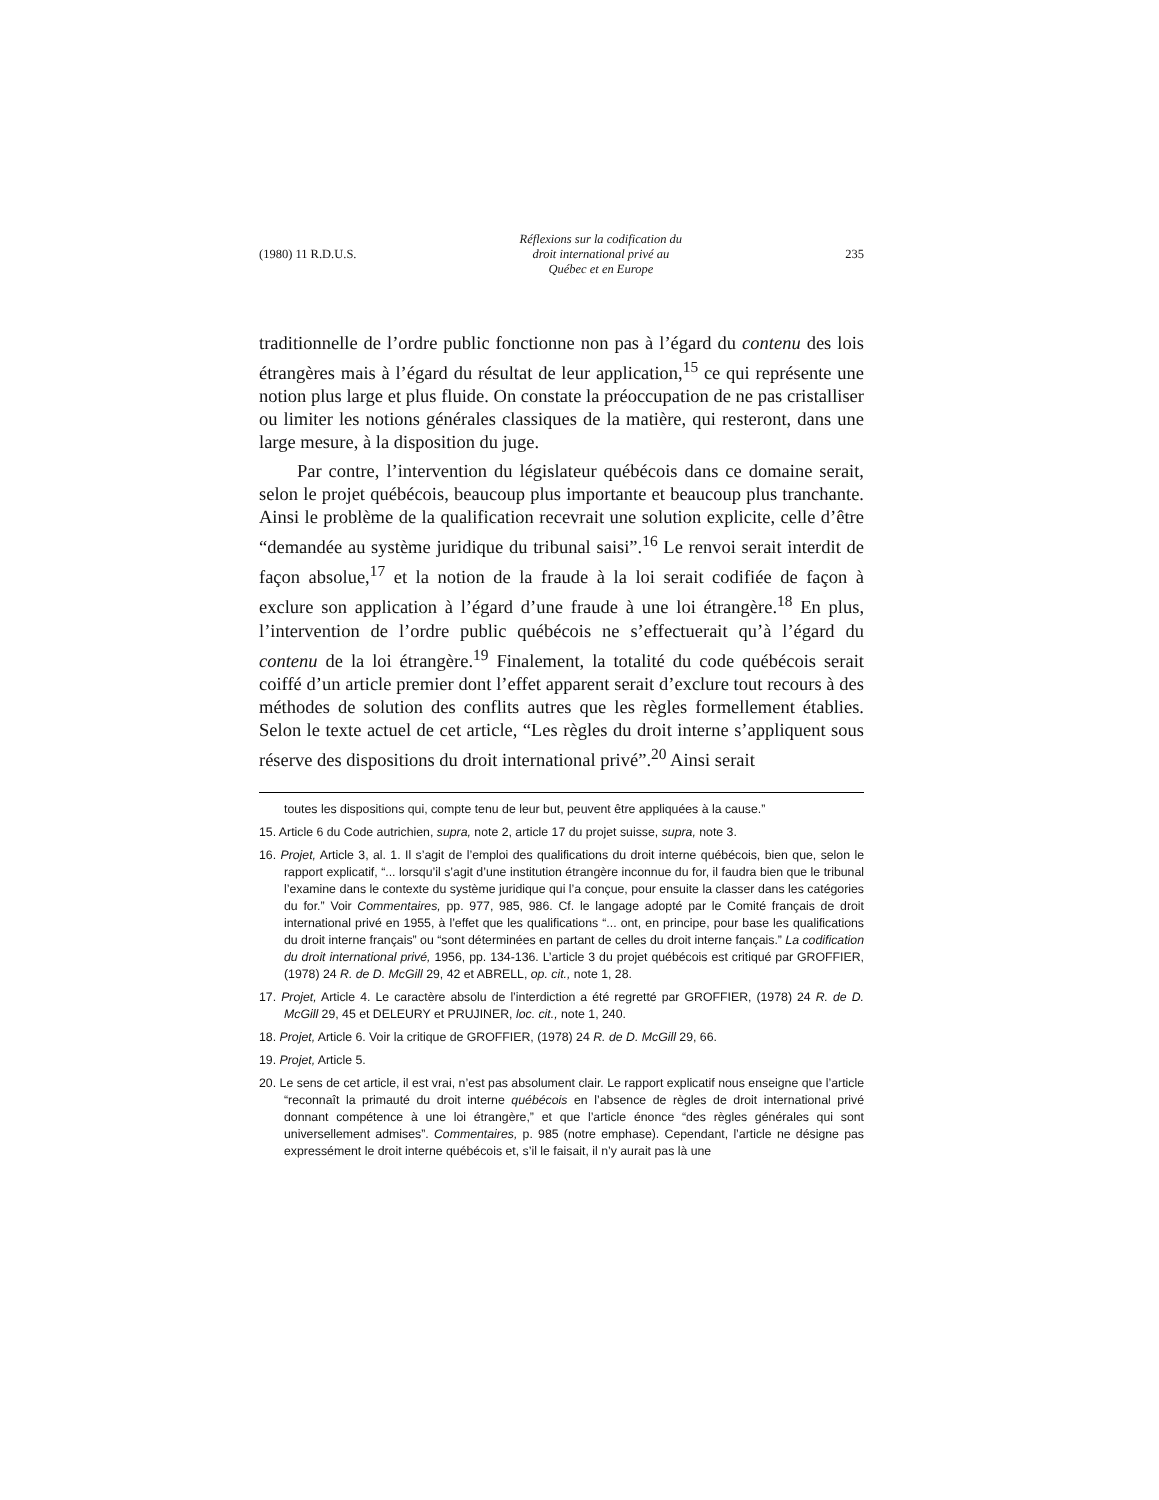(1980) 11 R.D.U.S. Réflexions sur la codification du
droit international privé au
Québec et en Europe 235
traditionnelle de l’ordre public fonctionne non pas à l’égard du contenu des lois étrangères mais à l’égard du résultat de leur application,<sup>15</sup> ce qui représente une notion plus large et plus fluide. On constate la préoccupation de ne pas cristalliser ou limiter les notions générales classiques de la matière, qui resteront, dans une large mesure, à la disposition du juge.
Par contre, l’intervention du législateur québécois dans ce domaine serait, selon le projet québécois, beaucoup plus importante et beaucoup plus tranchante. Ainsi le problème de la qualification recevrait une solution explicite, celle d’être “demandée au système juridique du tribunal saisi”.<sup>16</sup> Le renvoi serait interdit de façon absolue,<sup>17</sup> et la notion de la fraude à la loi serait codifiée de façon à exclure son application à l’égard d’une fraude à une loi étrangère.<sup>18</sup> En plus, l’intervention de l’ordre public québécois ne s’effectuerait qu’à l’égard du contenu de la loi étrangère.<sup>19</sup> Finalement, la totalité du code québécois serait coiffé d’un article premier dont l’effet apparent serait d’exclure tout recours à des méthodes de solution des conflits autres que les règles formellement établies. Selon le texte actuel de cet article, “Les règles du droit interne s’appliquent sous réserve des dispositions du droit international privé”.<sup>20</sup> Ainsi serait
toutes les dispositions qui, compte tenu de leur but, peuvent être appliquées à la cause.”
15. Article 6 du Code autrichien, supra, note 2, article 17 du projet suisse, supra, note 3.
16. Projet, Article 3, al. 1. Il s’agit de l’emploi des qualifications du droit interne québécois, bien que, selon le rapport explicatif, “... lorsqu’il s’agit d’une institution étrangère inconnue du for, il faudra bien que le tribunal l’examine dans le contexte du système juridique qui l’a conçue, pour ensuite la classer dans les catégories du for.” Voir Commentaires, pp. 977, 985, 986. Cf. le langage adopté par le Comité français de droit international privé en 1955, à l’effet que les qualifications “... ont, en principe, pour base les qualifications du droit interne français” ou “sont déterminées en partant de celles du droit interne fançais.” La codification du droit international privé, 1956, pp. 134-136. L’article 3 du projet québécois est critiqué par GROFFIER, (1978) 24 R. de D. McGill 29, 42 et ABRELL, op. cit., note 1, 28.
17. Projet, Article 4. Le caractère absolu de l’interdiction a été regretté par GROFFIER, (1978) 24 R. de D. McGill 29, 45 et DELEURY et PRUJINER, loc. cit., note 1, 240.
18. Projet, Article 6. Voir la critique de GROFFIER, (1978) 24 R. de D. McGill 29, 66.
19. Projet, Article 5.
20. Le sens de cet article, il est vrai, n’est pas absolument clair. Le rapport explicatif nous enseigne que l’article “reconnaît la primauté du droit interne québécois en l’absence de règles de droit international privé donnant compétence à une loi étrangère,” et que l’article énonce “des règles générales qui sont universellement admises”. Commentaires, p. 985 (notre emphase). Cependant, l’article ne désigne pas expressément le droit interne québécois et, s’il le faisait, il n’y aurait pas là une